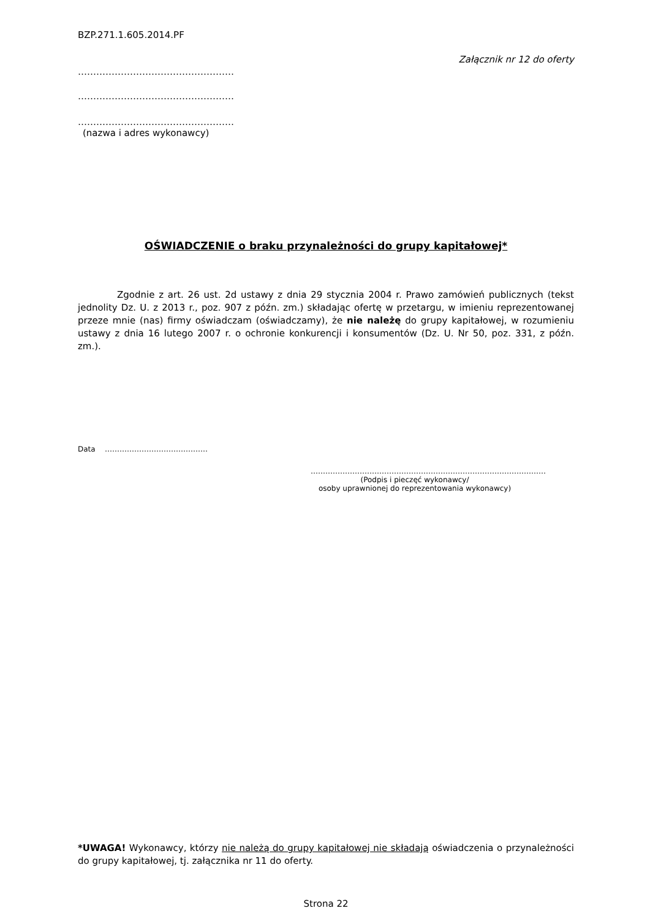BZP.271.1.605.2014.PF
Załącznik nr 12 do oferty
……………………………………………
……………………………………………
……………………………………………
(nazwa i adres wykonawcy)
OŚWIADCZENIE o braku przynależności do grupy kapitałowej*
Zgodnie z art. 26 ust. 2d ustawy z dnia 29 stycznia 2004 r. Prawo zamówień publicznych (tekst jednolity Dz. U. z 2013 r., poz. 907 z późn. zm.) składając ofertę w przetargu, w imieniu reprezentowanej przeze mnie (nas) firmy oświadczam (oświadczamy), że nie należę do grupy kapitałowej, w rozumieniu ustawy z dnia 16 lutego 2007 r. o ochronie konkurencji i konsumentów (Dz. U. Nr 50, poz. 331, z późn. zm.).
Data ……………………………………
……………………………………………………………………………………
(Podpis i pieczęć wykonawcy/
osoby uprawnionej do reprezentowania wykonawcy)
*UWAGA! Wykonawcy, którzy nie należą do grupy kapitałowej nie składają oświadczenia o przynależności do grupy kapitałowej, tj. załącznika nr 11 do oferty.
Strona 22